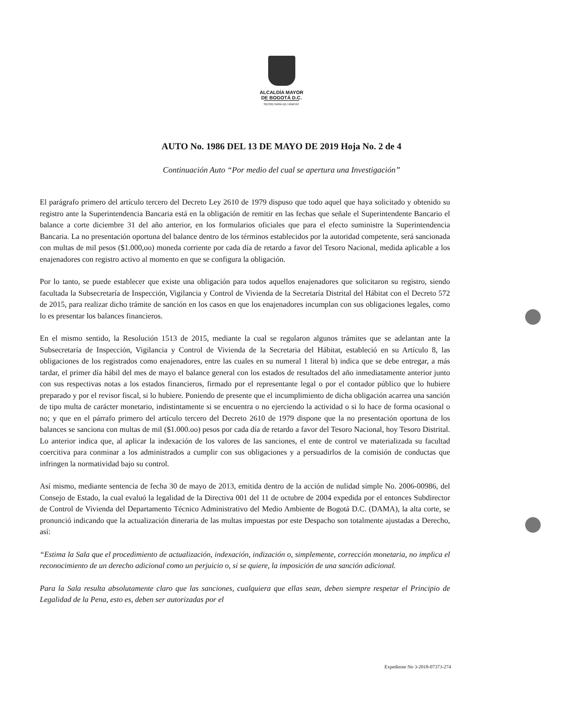ALCALDÍA MAYOR
DE BOGOTÁ D.C.
SECRETARÍA DE HÁBITAT
AUTO No. 1986 DEL 13 DE MAYO DE 2019 Hoja No. 2 de 4
Continuación Auto “Por medio del cual se apertura una Investigación”
El parágrafo primero del artículo tercero del Decreto Ley 2610 de 1979 dispuso que todo aquel que haya solicitado y obtenido su registro ante la Superintendencia Bancaria está en la obligación de remitir en las fechas que señale el Superintendente Bancario el balance a corte diciembre 31 del año anterior, en los formularios oficiales que para el efecto suministre la Superintendencia Bancaria. La no presentación oportuna del balance dentro de los términos establecidos por la autoridad competente, será sancionada con multas de mil pesos ($1.000,oo) moneda corriente por cada día de retardo a favor del Tesoro Nacional, medida aplicable a los enajenadores con registro activo al momento en que se configura la obligación.
Por lo tanto, se puede establecer que existe una obligación para todos aquellos enajenadores que solicitaron su registro, siendo facultada la Subsecretaría de Inspección, Vigilancia y Control de Vivienda de la Secretaría Distrital del Hábitat con el Decreto 572 de 2015, para realizar dicho trámite de sanción en los casos en que los enajenadores incumplan con sus obligaciones legales, como lo es presentar los balances financieros.
En el mismo sentido, la Resolución 1513 de 2015, mediante la cual se regularon algunos trámites que se adelantan ante la Subsecretaría de Inspección, Vigilancia y Control de Vivienda de la Secretaria del Hábitat, estableció en su Artículo 8, las obligaciones de los registrados como enajenadores, entre las cuales en su numeral 1 literal b) indica que se debe entregar, a más tardar, el primer día hábil del mes de mayo el balance general con los estados de resultados del año inmediatamente anterior junto con sus respectivas notas a los estados financieros, firmado por el representante legal o por el contador público que lo hubiere preparado y por el revisor fiscal, si lo hubiere. Poniendo de presente que el incumplimiento de dicha obligación acarrea una sanción de tipo multa de carácter monetario, indistintamente si se encuentra o no ejerciendo la actividad o si lo hace de forma ocasional o no; y que en el párrafo primero del artículo tercero del Decreto 2610 de 1979 dispone que la no presentación oportuna de los balances se sanciona con multas de mil ($1.000.oo) pesos por cada día de retardo a favor del Tesoro Nacional, hoy Tesoro Distrital. Lo anterior indica que, al aplicar la indexación de los valores de las sanciones, el ente de control ve materializada su facultad coercitiva para conminar a los administrados a cumplir con sus obligaciones y a persuadirlos de la comisión de conductas que infringen la normatividad bajo su control.
Así mismo, mediante sentencia de fecha 30 de mayo de 2013, emitida dentro de la acción de nulidad simple No. 2006-00986, del Consejo de Estado, la cual evaluó la legalidad de la Directiva 001 del 11 de octubre de 2004 expedida por el entonces Subdirector de Control de Vivienda del Departamento Técnico Administrativo del Medio Ambiente de Bogotá D.C. (DAMA), la alta corte, se pronunció indicando que la actualización dineraria de las multas impuestas por este Despacho son totalmente ajustadas a Derecho, así:
“Estima la Sala que el procedimiento de actualización, indexación, indización o, simplemente, corrección monetaria, no implica el reconocimiento de un derecho adicional como un perjuicio o, si se quiere, la imposición de una sanción adicional.
Para la Sala resulta absolutamente claro que las sanciones, cualquiera que ellas sean, deben siempre respetar el Principio de Legalidad de la Pena, esto es, deben ser autorizadas por el
Expediente No 3-2018-07373-274